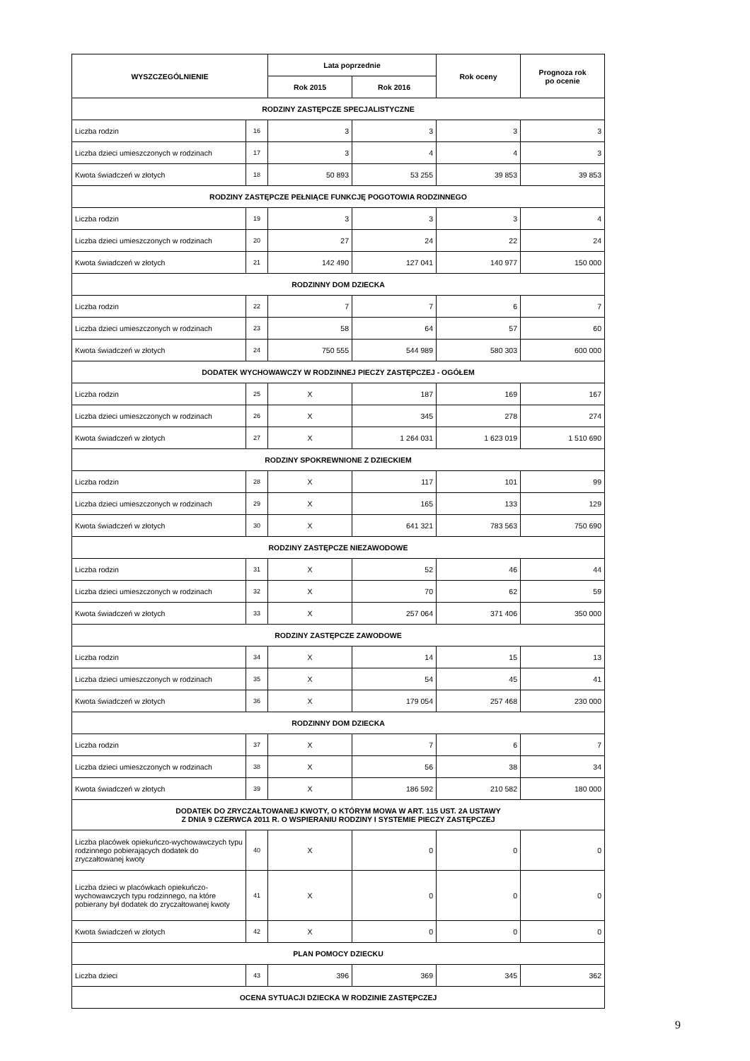| WYSZCZEGÓLNIENIE | | Lata poprzednie | | Rok oceny | Prognoza rok po ocenie |
| --- | --- | --- | --- | --- | --- |
| | | Rok 2015 | Rok 2016 | | |
| RODZINY ZASTĘPCZE SPECJALISTYCZNE | | | | | |
| Liczba rodzin | 16 | 3 | 3 | 3 | 3 |
| Liczba dzieci umieszczonych w rodzinach | 17 | 3 | 4 | 4 | 3 |
| Kwota świadczeń w złotych | 18 | 50 893 | 53 255 | 39 853 | 39 853 |
| RODZINY ZASTĘPCZE PEŁNIĄCE FUNKCJĘ POGOTOWIA RODZINNEGO | | | | | |
| Liczba rodzin | 19 | 3 | 3 | 3 | 4 |
| Liczba dzieci umieszczonych w rodzinach | 20 | 27 | 24 | 22 | 24 |
| Kwota świadczeń w złotych | 21 | 142 490 | 127 041 | 140 977 | 150 000 |
| RODZINNY DOM DZIECKA | | | | | |
| Liczba rodzin | 22 | 7 | 7 | 6 | 7 |
| Liczba dzieci umieszczonych w rodzinach | 23 | 58 | 64 | 57 | 60 |
| Kwota świadczeń w złotych | 24 | 750 555 | 544 989 | 580 303 | 600 000 |
| DODATEK WYCHOWAWCZY W RODZINNEJ PIECZY ZASTĘPCZEJ - OGÓŁEM | | | | | |
| Liczba rodzin | 25 | X | 187 | 169 | 167 |
| Liczba dzieci umieszczonych w rodzinach | 26 | X | 345 | 278 | 274 |
| Kwota świadczeń w złotych | 27 | X | 1 264 031 | 1 623 019 | 1 510 690 |
| RODZINY SPOKREWNIONE Z DZIECKIEM | | | | | |
| Liczba rodzin | 28 | X | 117 | 101 | 99 |
| Liczba dzieci umieszczonych w rodzinach | 29 | X | 165 | 133 | 129 |
| Kwota świadczeń w złotych | 30 | X | 641 321 | 783 563 | 750 690 |
| RODZINY ZASTĘPCZE NIEZAWODOWE | | | | | |
| Liczba rodzin | 31 | X | 52 | 46 | 44 |
| Liczba dzieci umieszczonych w rodzinach | 32 | X | 70 | 62 | 59 |
| Kwota świadczeń w złotych | 33 | X | 257 064 | 371 406 | 350 000 |
| RODZINY ZASTĘPCZE ZAWODOWE | | | | | |
| Liczba rodzin | 34 | X | 14 | 15 | 13 |
| Liczba dzieci umieszczonych w rodzinach | 35 | X | 54 | 45 | 41 |
| Kwota świadczeń w złotych | 36 | X | 179 054 | 257 468 | 230 000 |
| RODZINNY DOM DZIECKA | | | | | |
| Liczba rodzin | 37 | X | 7 | 6 | 7 |
| Liczba dzieci umieszczonych w rodzinach | 38 | X | 56 | 38 | 34 |
| Kwota świadczeń w złotych | 39 | X | 186 592 | 210 582 | 180 000 |
| DODATEK DO ZRYCZAŁTOWANEJ KWOTY, O KTÓRYM MOWA W ART. 115 UST. 2A USTAWY Z DNIA 9 CZERWCA 2011 R. O WSPIERANIU RODZINY I SYSTEMIE PIECZY ZASTĘPCZEJ | | | | | |
| Liczba placówek opiekuńczo-wychowawczych typu rodzinnego pobierających dodatek do zryczałtowanej kwoty | 40 | X | 0 | 0 | 0 |
| Liczba dzieci w placówkach opiekuńczo-wychowawczych typu rodzinnego, na które pobierany był dodatek do zryczałtowanej kwoty | 41 | X | 0 | 0 | 0 |
| Kwota świadczeń w złotych | 42 | X | 0 | 0 | 0 |
| PLAN POMOCY DZIECKU | | | | | |
| Liczba dzieci | 43 | 396 | 369 | 345 | 362 |
| OCENA SYTUACJI DZIECKA W RODZINIE ZASTĘPCZEJ | | | | | |
9